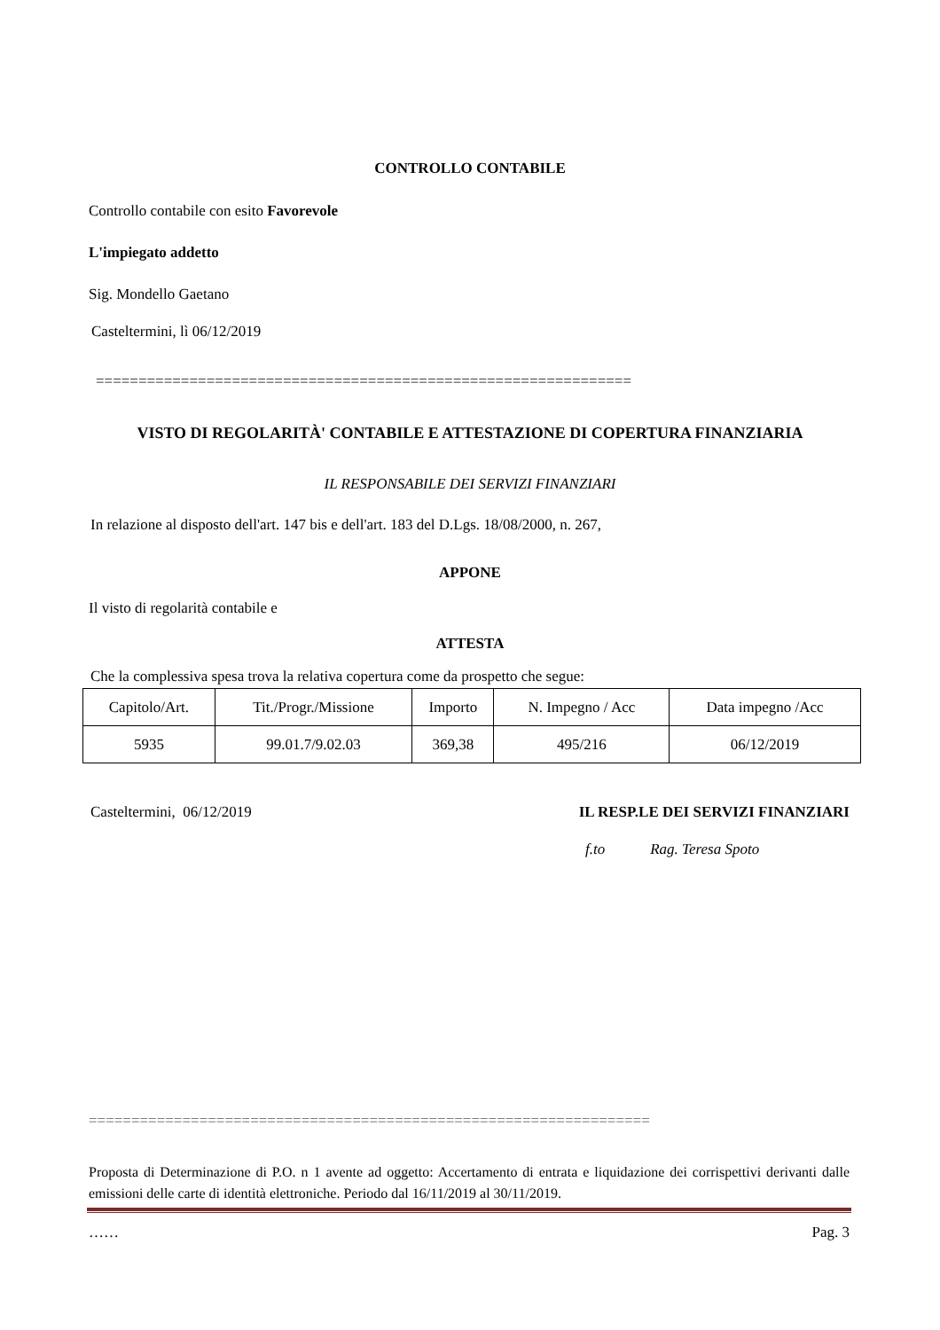CONTROLLO CONTABILE
Controllo contabile con esito Favorevole
L'impiegato addetto
Sig. Mondello Gaetano
Casteltermini, lì 06/12/2019
===============================================================
VISTO DI REGOLARITÀ' CONTABILE E ATTESTAZIONE DI COPERTURA FINANZIARIA
IL RESPONSABILE DEI SERVIZI FINANZIARI
In relazione al disposto dell'art. 147 bis e dell'art. 183 del D.Lgs. 18/08/2000, n. 267,
APPONE
Il visto di regolarità contabile e
ATTESTA
Che la complessiva spesa trova la relativa copertura come da prospetto che segue:
| Capitolo/Art. | Tit./Progr./Missione | Importo | N. Impegno / Acc | Data impegno /Acc |
| 5935 | 99.01.7/9.02.03 | 369,38 | 495/216 | 06/12/2019 |
Casteltermini, 06/12/2019 IL RESP.LE DEI SERVIZI FINANZIARI
f.to Rag. Teresa Spoto
==================================================================
Proposta di Determinazione di P.O. n 1 avente ad oggetto: Accertamento di entrata e liquidazione dei corrispettivi derivanti dalle emissioni delle carte di identità elettroniche. Periodo dal 16/11/2019 al 30/11/2019.
…… Pag. 3